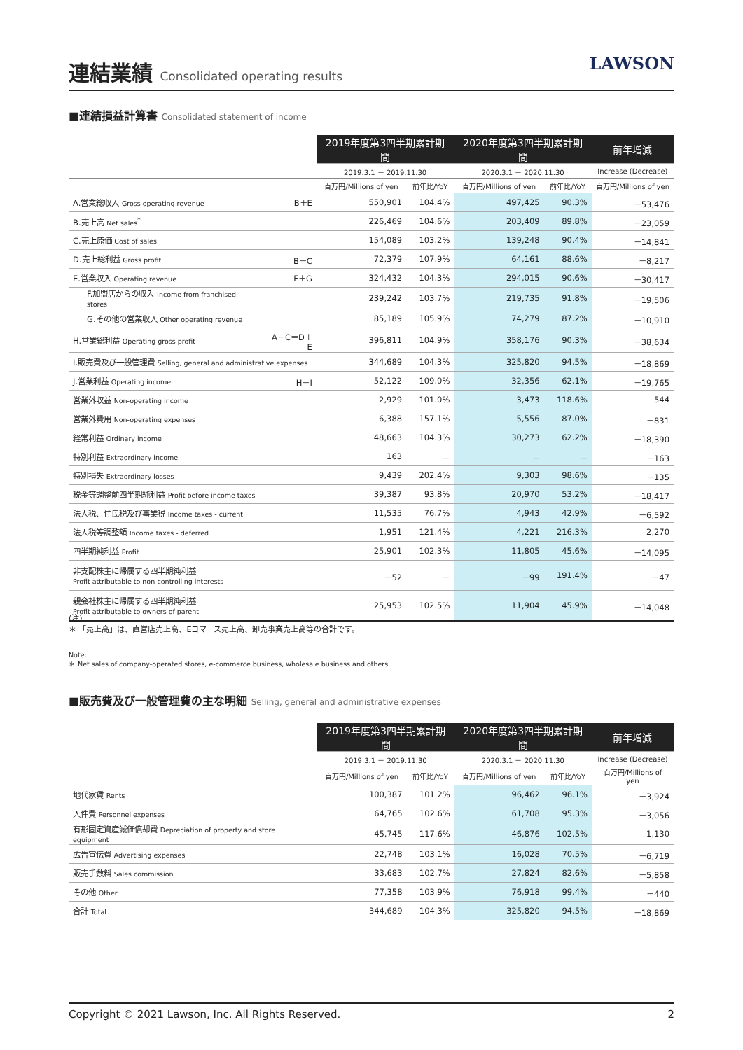連結業績 Consolidated operating results
LAWSON
■連結損益計算書 Consolidated statement of income
| | | 2019年度第3四半期累計期間 | | 2020年度第3四半期累計期間 | | 前年増減 |
| --- | --- | --- | --- | --- | --- | --- |
| | | 2019.3.1 － 2019.11.30 | | 2020.3.1 － 2020.11.30 | | Increase (Decrease) |
| | | 百万円/Millions of yen | 前年比/YoY | 百万円/Millions of yen | 前年比/YoY | 百万円/Millions of yen |
| A.営業総収入 Gross operating revenue | B＋E | 550,901 | 104.4% | 497,425 | 90.3% | －53,476 |
| B.売上高 Net sales<sup>*</sup> | | 226,469 | 104.6% | 203,409 | 89.8% | －23,059 |
| C.売上原価 Cost of sales | | 154,089 | 103.2% | 139,248 | 90.4% | －14,841 |
| D.売上総利益 Gross profit | B－C | 72,379 | 107.9% | 64,161 | 88.6% | －8,217 |
| E.営業収入 Operating revenue | F＋G | 324,432 | 104.3% | 294,015 | 90.6% | －30,417 |
| F.加盟店からの収入 Income from franchised stores | | 239,242 | 103.7% | 219,735 | 91.8% | －19,506 |
| G.その他の営業収入 Other operating revenue | | 85,189 | 105.9% | 74,279 | 87.2% | －10,910 |
| H.営業総利益 Operating gross profit | A－C＝D＋E | 396,811 | 104.9% | 358,176 | 90.3% | －38,634 |
| I.販売費及び一般管理費 Selling, general and administrative expenses | | 344,689 | 104.3% | 325,820 | 94.5% | －18,869 |
| J.営業利益 Operating income | H－I | 52,122 | 109.0% | 32,356 | 62.1% | －19,765 |
| 営業外収益 Non-operating income | | 2,929 | 101.0% | 3,473 | 118.6% | 544 |
| 営業外費用 Non-operating expenses | | 6,388 | 157.1% | 5,556 | 87.0% | －831 |
| 経常利益 Ordinary income | | 48,663 | 104.3% | 30,273 | 62.2% | －18,390 |
| 特別利益 Extraordinary income | | 163 | － | － | － | －163 |
| 特別損失 Extraordinary losses | | 9,439 | 202.4% | 9,303 | 98.6% | －135 |
| 税金等調整前四半期純利益 Profit before income taxes | | 39,387 | 93.8% | 20,970 | 53.2% | －18,417 |
| 法人税、住民税及び事業税 Income taxes - current | | 11,535 | 76.7% | 4,943 | 42.9% | －6,592 |
| 法人税等調整額 Income taxes - deferred | | 1,951 | 121.4% | 4,221 | 216.3% | 2,270 |
| 四半期純利益 Profit | | 25,901 | 102.3% | 11,805 | 45.6% | －14,095 |
| 非支配株主に帰属する四半期純利益 Profit attributable to non-controlling interests | | －52 | － | －99 | 191.4% | －47 |
| 親会社株主に帰属する四半期純利益 Profit attributable to owners of parent | | 25,953 | 102.5% | 11,904 | 45.9% | －14,048 |
(注)
＊ 「売上高」は、直営店売上高、Eコマース売上高、卸売事業売上高等の合計です。
Note:
＊ Net sales of company-operated stores, e-commerce business, wholesale business and others.
■販売費及び一般管理費の主な明細 Selling, general and administrative expenses
| | 2019年度第3四半期累計期間 | | 2020年度第3四半期累計期間 | | 前年増減 |
| --- | --- | --- | --- | --- | --- |
| | 2019.3.1 － 2019.11.30 | | 2020.3.1 － 2020.11.30 | | Increase (Decrease) |
| | 百万円/Millions of yen | 前年比/YoY | 百万円/Millions of yen | 前年比/YoY | 百万円/Millions of yen |
| 地代家賃 Rents | 100,387 | 101.2% | 96,462 | 96.1% | －3,924 |
| 人件費 Personnel expenses | 64,765 | 102.6% | 61,708 | 95.3% | －3,056 |
| 有形固定資産減価償却費 Depreciation of property and store equipment | 45,745 | 117.6% | 46,876 | 102.5% | 1,130 |
| 広告宣伝費 Advertising expenses | 22,748 | 103.1% | 16,028 | 70.5% | －6,719 |
| 販売手数料 Sales commission | 33,683 | 102.7% | 27,824 | 82.6% | －5,858 |
| その他 Other | 77,358 | 103.9% | 76,918 | 99.4% | －440 |
| 合計 Total | 344,689 | 104.3% | 325,820 | 94.5% | －18,869 |
Copyright © 2021 Lawson, Inc. All Rights Reserved. 2